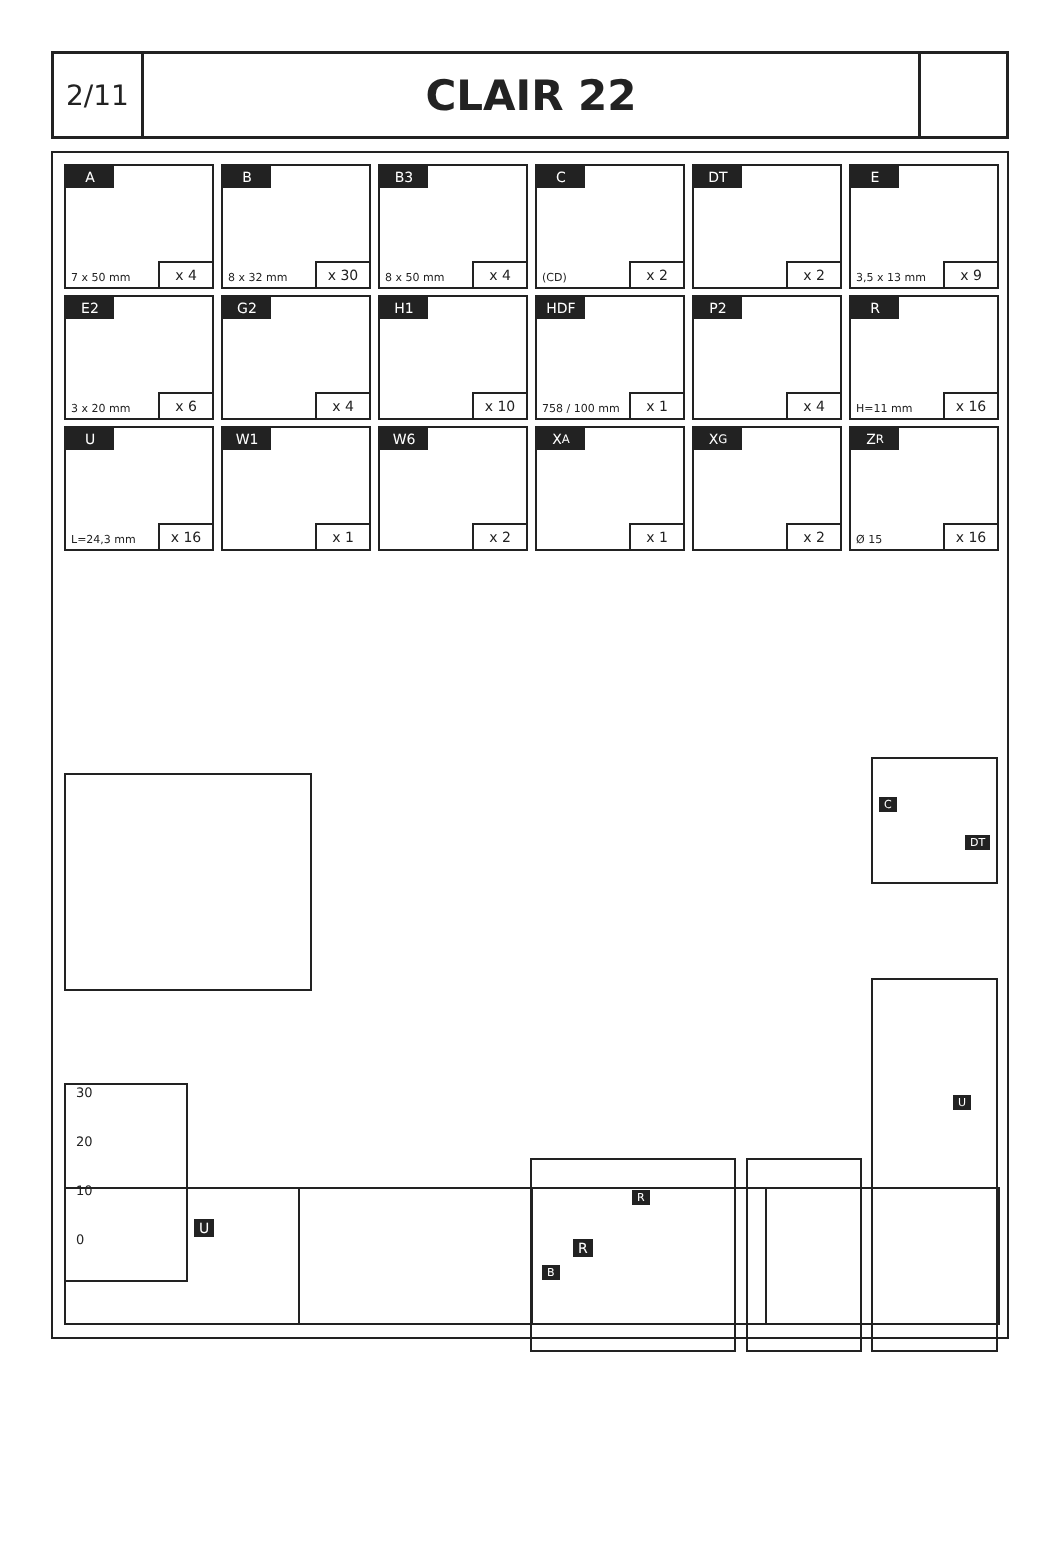2/11
CLAIR 22
A
7 x 50 mm x 4
B
8 x 32 mm x 30
B3
8 x 50 mm x 4
C
(CD) x 2
DT
x 2
E
3,5 x 13 mm x 9
E2
3 x 20 mm x 6
G2
x 4
H1
x 10
HDF
758 / 100 mm x 1
P2
x 4
R
H=11 mm x 16
U
L=24,3 mm x 16
W1
x 1
W6
x 2
X A
x 1
X G
x 2
Z R
Ø 15 x 16
C
DT
30
20
10
0
R
B
U
U
R